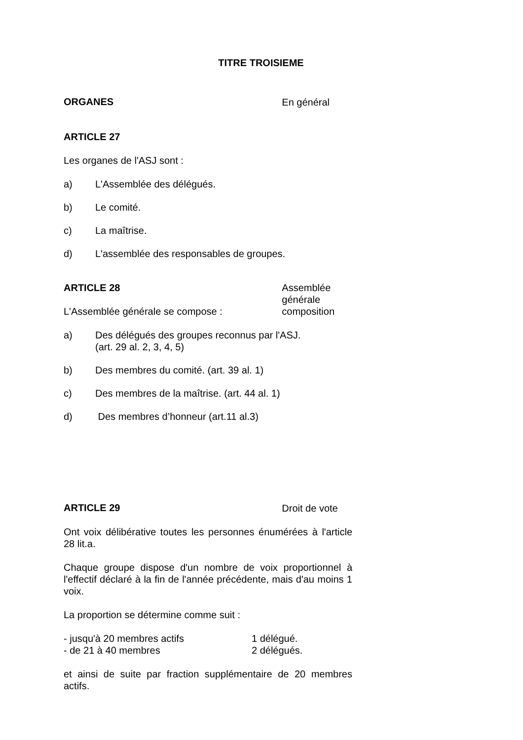TITRE TROISIEME
ORGANES
En général
ARTICLE 27
Les organes de l'ASJ sont :
a) L'Assemblée des délégués.
b) Le comité.
c) La maîtrise.
d) L'assemblée des responsables de groupes.
ARTICLE 28
L'Assemblée générale se compose :
Assemblée générale composition
a) Des délégués des groupes reconnus par l'ASJ.
(art. 29 al. 2, 3, 4, 5)
b) Des membres du comité. (art. 39 al. 1)
c) Des membres de la maîtrise. (art. 44 al. 1)
d) Des membres d’honneur (art.11 al.3)
ARTICLE 29
Droit de vote
Ont voix délibérative toutes les personnes énumérées à l'article 28 lit.a.
Chaque groupe dispose d'un nombre de voix proportionnel à l'effectif déclaré à la fin de l'année précédente, mais d'au moins 1 voix.
La proportion se détermine comme suit :
- jusqu'à 20 membres actifs 1 délégué.
- de 21 à 40 membres 2 délégués.
et ainsi de suite par fraction supplémentaire de 20 membres actifs.